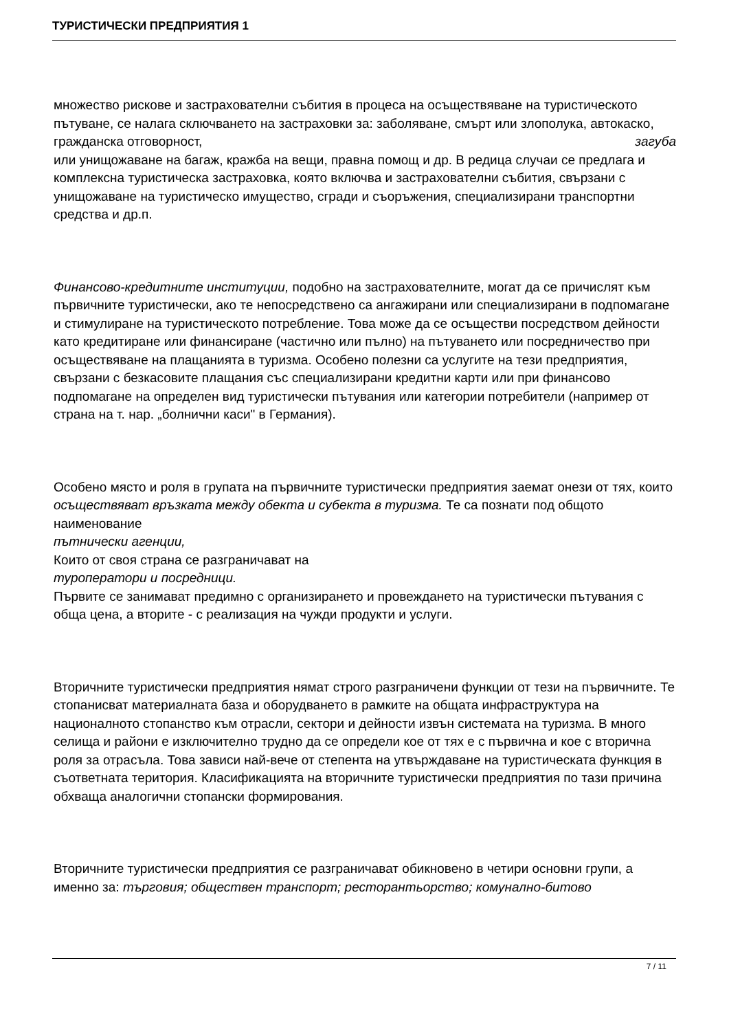ТУРИСТИЧЕСКИ ПРЕДПРИЯТИЯ 1
множество рискове и застрахователни събития в процеса на осъществяване на туристическото пътуване, се налага сключването на застраховки за: заболяване, смърт или злополука, автокаско, гражданска отговорност, загуба
или унищожаване на багаж, кражба на вещи, правна помощ и др. В редица случаи се предлага и комплексна туристическа застраховка, която включва и застрахователни събития, свързани с унищожаване на туристическо имущество, сгради и съоръжения, специализирани транспортни средства и др.п.
Финансово-кредитните институции, подобно на застрахователните, могат да се причислят към първичните туристически, ако те непосредствено са ангажирани или специализирани в подпомагане и стимулиране на туристическото потребление. Това може да се осъществи посредством дейности като кредитиране или финансиране (частично или пълно) на пътуването или посредничество при осъществяване на плащанията в туризма. Особено полезни са услугите на тези предприятия, свързани с безкасовите плащания със специализирани кредитни карти или при финансово подпомагане на определен вид туристически пътувания или категории потребители (например от страна на т. нар. „болнични каси" в Германия).
Особено място и роля в групата на първичните туристически предприятия заемат онези от тях, които осъществяват връзката между обекта и субекта в туризма. Те са познати под общото наименование
пътнически агенции,
Които от своя страна се разграничават на
туроператори и посредници.
Първите се занимават предимно с организирането и провеждането на туристически пътувания с обща цена, а вторите - с реализация на чужди продукти и услуги.
Вторичните туристически предприятия нямат строго разграничени функции от тези на първичните. Те стопанисват материалната база и оборудването в рамките на общата инфраструктура на националното стопанство към отрасли, сектори и дейности извън системата на туризма. В много селища и райони е изключително трудно да се определи кое от тях е с първична и кое с вторична роля за отрасъла. Това зависи най-вече от степента на утвърждаване на туристическата функция в съответната територия. Класификацията на вторичните туристически предприятия по тази причина обхваща аналогични стопански формирования.
Вторичните туристически предприятия се разграничават обикновено в четири основни групи, а именно за: търговия; обществен транспорт; ресторантьорство; комунално-битово
7 / 11